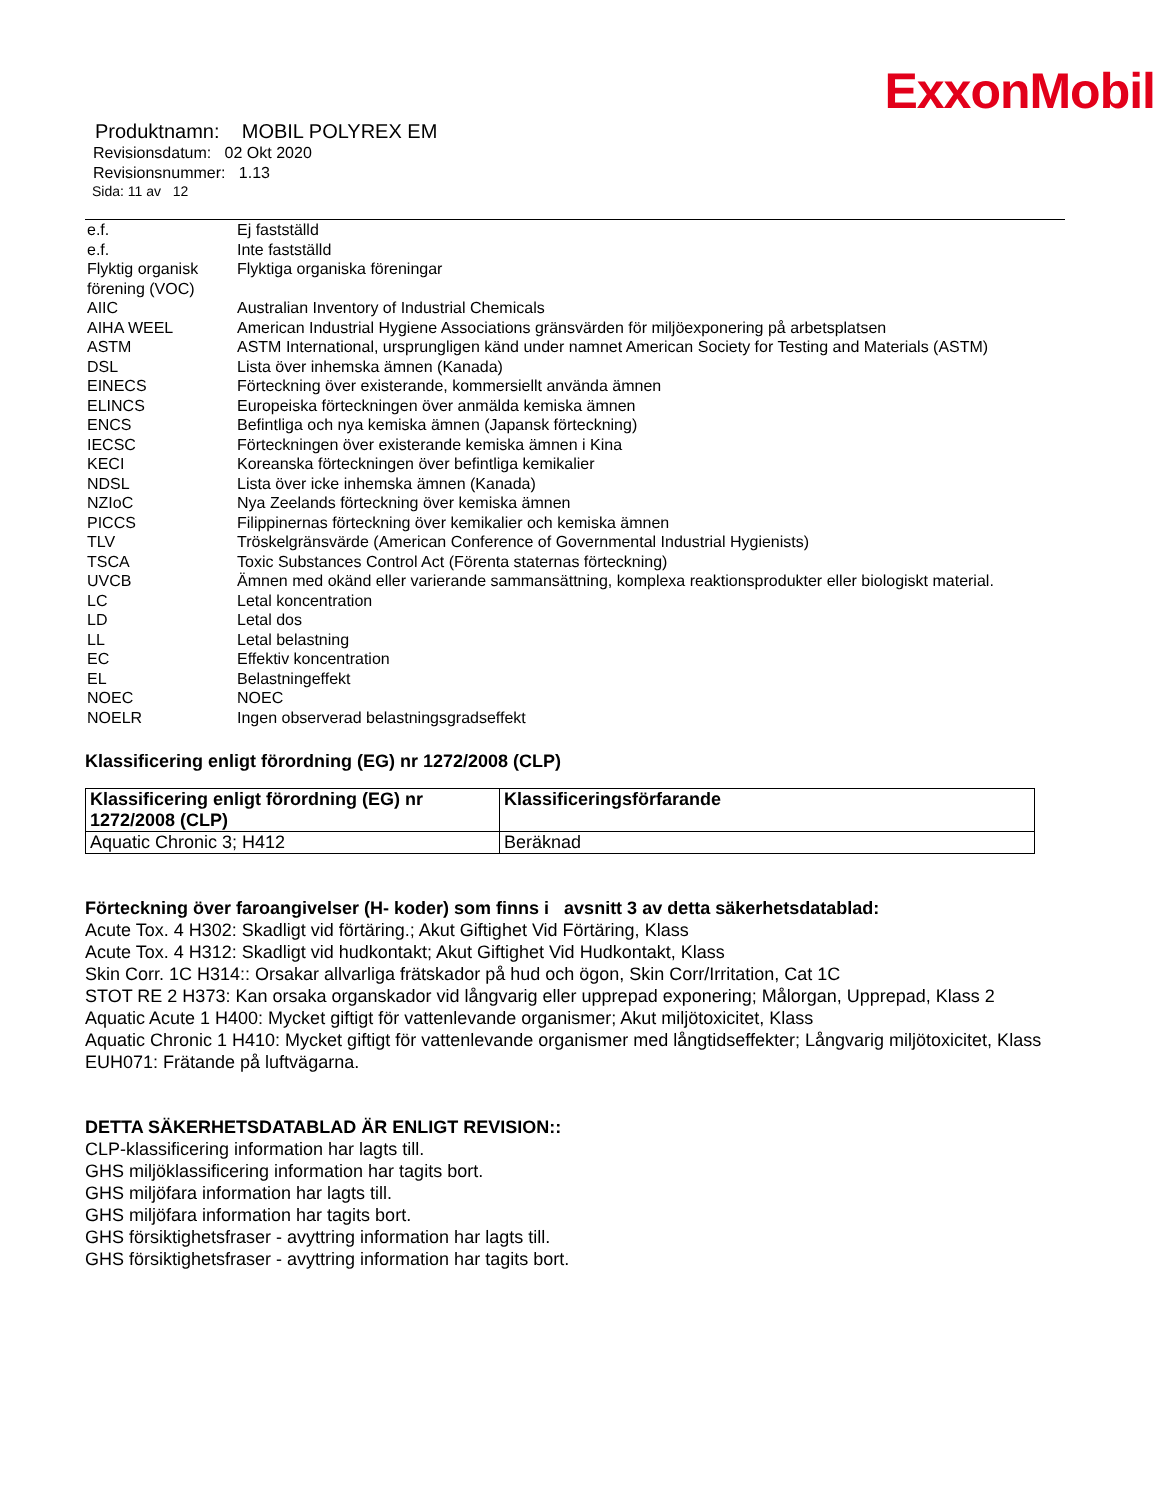ExxonMobil
Produktnamn: MOBIL POLYREX EM
Revisionsdatum: 02 Okt 2020
Revisionsnummer: 1.13
Sida: 11 av 12
| e.f. | Ej fastställd |
| e.f. | Inte fastställd |
| Flyktig organisk förening (VOC) | Flyktiga organiska föreningar |
| AIIC | Australian Inventory of Industrial Chemicals |
| AIHA WEEL | American Industrial Hygiene Associations gränsvärden för miljöexponering på arbetsplatsen |
| ASTM | ASTM International, ursprungligen känd under namnet American Society for Testing and Materials (ASTM) |
| DSL | Lista över inhemska ämnen (Kanada) |
| EINECS | Förteckning över existerande, kommersiellt använda ämnen |
| ELINCS | Europeiska förteckningen över anmälda kemiska ämnen |
| ENCS | Befintliga och nya kemiska ämnen (Japansk förteckning) |
| IECSC | Förteckningen över existerande kemiska ämnen i Kina |
| KECI | Koreanska förteckningen över befintliga kemikalier |
| NDSL | Lista över icke inhemska ämnen (Kanada) |
| NZIoC | Nya Zeelands förteckning över kemiska ämnen |
| PICCS | Filippinernas förteckning över kemikalier och kemiska ämnen |
| TLV | Tröskelgränsvärde (American Conference of Governmental Industrial Hygienists) |
| TSCA | Toxic Substances Control Act (Förenta staternas förteckning) |
| UVCB | Ämnen med okänd eller varierande sammansättning, komplexa reaktionsprodukter eller biologiskt material. |
| LC | Letal koncentration |
| LD | Letal dos |
| LL | Letal belastning |
| EC | Effektiv koncentration |
| EL | Belastningeffekt |
| NOEC | NOEC |
| NOELR | Ingen observerad belastningsgradseffekt |
Klassificering enligt förordning (EG) nr 1272/2008 (CLP)
| Klassificering enligt förordning (EG) nr 1272/2008 (CLP) | Klassificeringsförfarande |
| --- | --- |
| Aquatic Chronic 3; H412 | Beräknad |
Förteckning över faroangivelser (H- koder) som finns i avsnitt 3 av detta säkerhetsdatablad:
Acute Tox. 4 H302: Skadligt vid förtäring.; Akut Giftighet Vid Förtäring, Klass
Acute Tox. 4 H312: Skadligt vid hudkontakt; Akut Giftighet Vid Hudkontakt, Klass
Skin Corr. 1C H314:: Orsakar allvarliga frätskador på hud och ögon, Skin Corr/Irritation, Cat 1C
STOT RE 2 H373: Kan orsaka organskador vid långvarig eller upprepad exponering; Målorgan, Upprepad, Klass 2
Aquatic Acute 1 H400: Mycket giftigt för vattenlevande organismer; Akut miljötoxicitet, Klass
Aquatic Chronic 1 H410: Mycket giftigt för vattenlevande organismer med långtidseffekter; Långvarig miljötoxicitet, Klass
EUH071: Frätande på luftvägarna.
DETTA SÄKERHETSDATABLAD ÄR ENLIGT REVISION::
CLP-klassificering information har lagts till.
GHS miljöklassificering information har tagits bort.
GHS miljöfara information har lagts till.
GHS miljöfara information har tagits bort.
GHS försiktighetsfraser - avyttring information har lagts till.
GHS försiktighetsfraser - avyttring information har tagits bort.